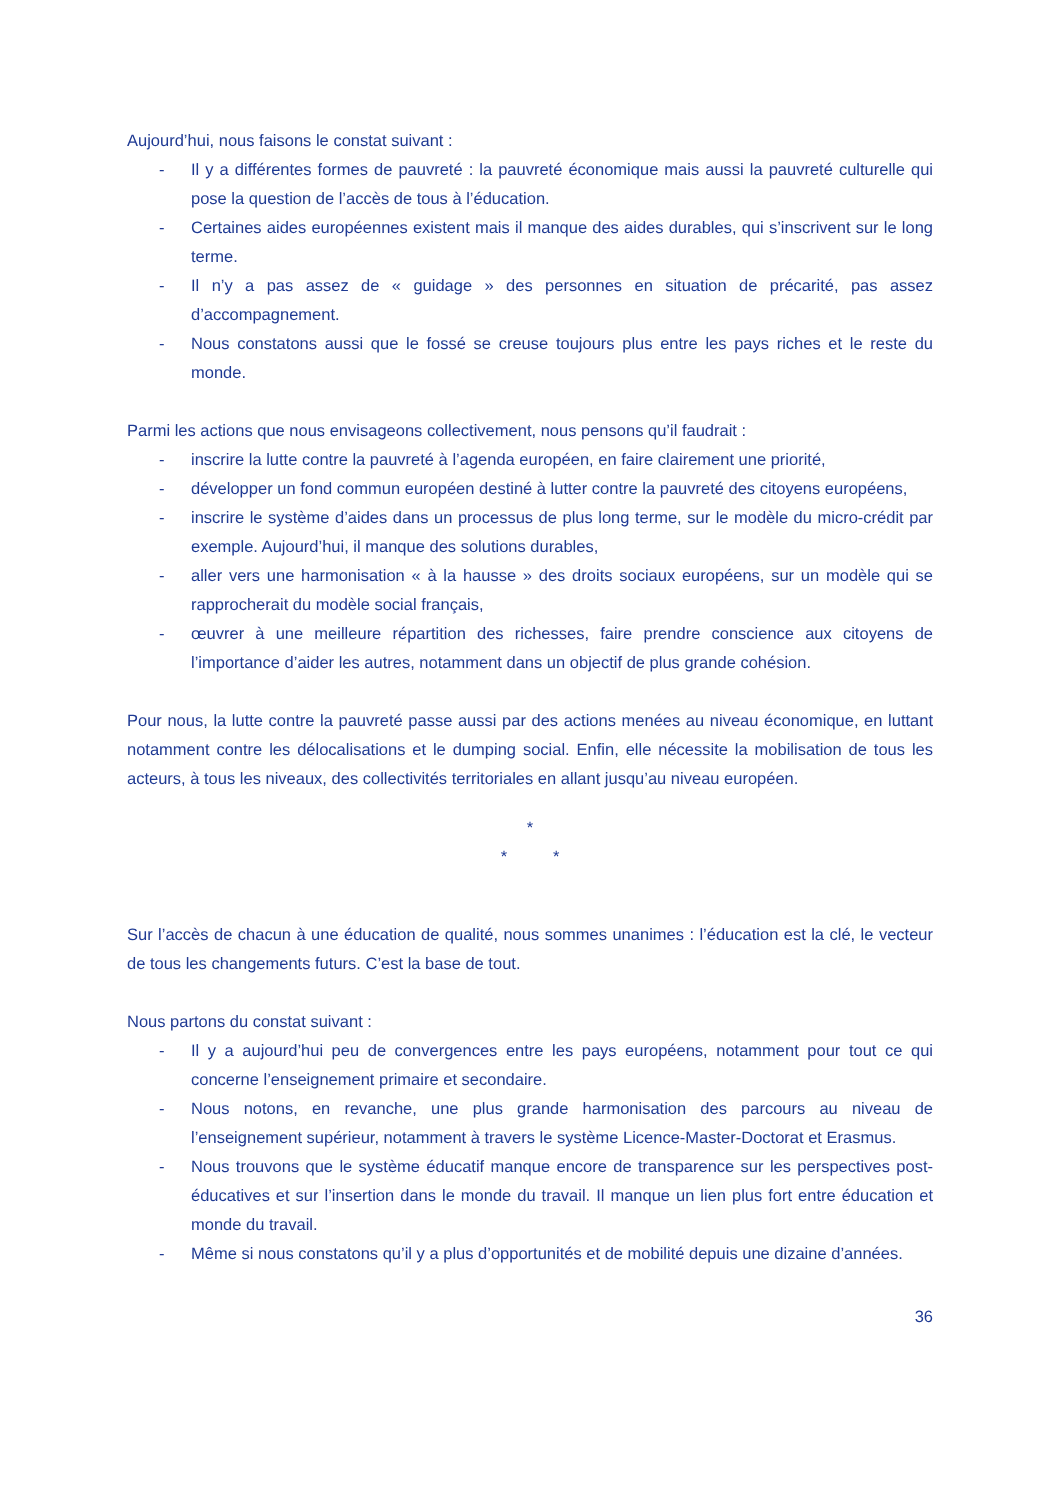Aujourd’hui, nous faisons le constat suivant :
- Il y a différentes formes de pauvreté : la pauvreté économique mais aussi la pauvreté culturelle qui pose la question de l’accès de tous à l’éducation.
- Certaines aides européennes existent mais il manque des aides durables, qui s’inscrivent sur le long terme.
- Il n’y a pas assez de « guidage » des personnes en situation de précarité, pas assez d’accompagnement.
- Nous constatons aussi que le fossé se creuse toujours plus entre les pays riches et le reste du monde.
Parmi les actions que nous envisageons collectivement, nous pensons qu’il faudrait :
- inscrire la lutte contre la pauvreté à l’agenda européen, en faire clairement une priorité,
- développer un fond commun européen destiné à lutter contre la pauvreté des citoyens européens,
- inscrire le système d’aides dans un processus de plus long terme, sur le modèle du micro-crédit par exemple. Aujourd’hui, il manque des solutions durables,
- aller vers une harmonisation « à la hausse » des droits sociaux européens, sur un modèle qui se rapprocherait du modèle social français,
- œuvrer à une meilleure répartition des richesses, faire prendre conscience aux citoyens de l’importance d’aider les autres, notamment dans un objectif de plus grande cohésion.
Pour nous, la lutte contre la pauvreté passe aussi par des actions menées au niveau économique, en luttant notamment contre les délocalisations et le dumping social. Enfin, elle nécessite la mobilisation de tous les acteurs, à tous les niveaux, des collectivités territoriales en allant jusqu’au niveau européen.
*
* *
Sur l’accès de chacun à une éducation de qualité, nous sommes unanimes : l’éducation est la clé, le vecteur de tous les changements futurs. C’est la base de tout.
Nous partons du constat suivant :
- Il y a aujourd’hui peu de convergences entre les pays européens, notamment pour tout ce qui concerne l’enseignement primaire et secondaire.
- Nous notons, en revanche, une plus grande harmonisation des parcours au niveau de l’enseignement supérieur, notamment à travers le système Licence-Master-Doctorat et Erasmus.
- Nous trouvons que le système éducatif manque encore de transparence sur les perspectives post-éducatives et sur l’insertion dans le monde du travail. Il manque un lien plus fort entre éducation et monde du travail.
- Même si nous constatons qu’il y a plus d’opportunités et de mobilité depuis une dizaine d’années.
36